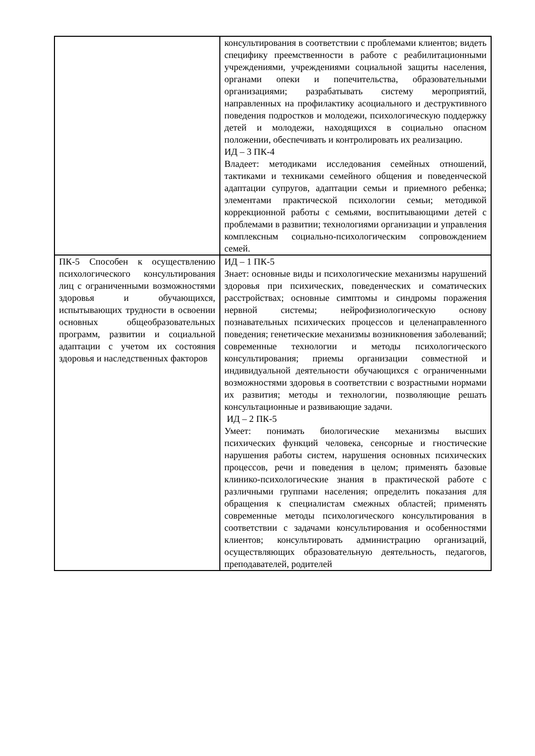| | консультирования в соответствии с проблемами клиентов; видеть специфику преемственности в работе с реабилитационными учреждениями, учреждениями социальной защиты населения, органами опеки и попечительства, образовательными организациями; разрабатывать систему мероприятий, направленных на профилактику асоциального и деструктивного поведения подростков и молодежи, психологическую поддержку детей и молодежи, находящихся в социально опасном положении, обеспечивать и контролировать их реализацию. ИД – 3 ПК-4 Владеет: методиками исследования семейных отношений, тактиками и техниками семейного общения и поведенческой адаптации супругов, адаптации семьи и приемного ребенка; элементами практической психологии семьи; методикой коррекционной работы с семьями, воспитывающими детей с проблемами в развитии; технологиями организации и управления комплексным социально-психологическим сопровождением семей. |
| ПК-5 Способен к осуществлению психологического консультирования лиц с ограниченными возможностями здоровья и обучающихся, испытывающих трудности в освоении основных общеобразовательных программ, развитии и социальной адаптации с учетом их состояния здоровья и наследственных факторов | ИД – 1 ПК-5 Знает: основные виды и психологические механизмы нарушений здоровья при психических, поведенческих и соматических расстройствах; основные симптомы и синдромы поражения нервной системы; нейрофизиологическую основу познавательных психических процессов и целенаправленного поведения; генетические механизмы возникновения заболеваний; современные технологии и методы психологического консультирования; приемы организации совместной и индивидуальной деятельности обучающихся с ограниченными возможностями здоровья в соответствии с возрастными нормами их развития; методы и технологии, позволяющие решать консультационные и развивающие задачи. ИД – 2 ПК-5 Умеет: понимать биологические механизмы высших психических функций человека, сенсорные и гностические нарушения работы систем, нарушения основных психических процессов, речи и поведения в целом; применять базовые клинико-психологические знания в практической работе с различными группами населения; определить показания для обращения к специалистам смежных областей; применять современные методы психологического консультирования в соответствии с задачами консультирования и особенностями клиентов; консультировать администрацию организаций, осуществляющих образовательную деятельность, педагогов, преподавателей, родителей |